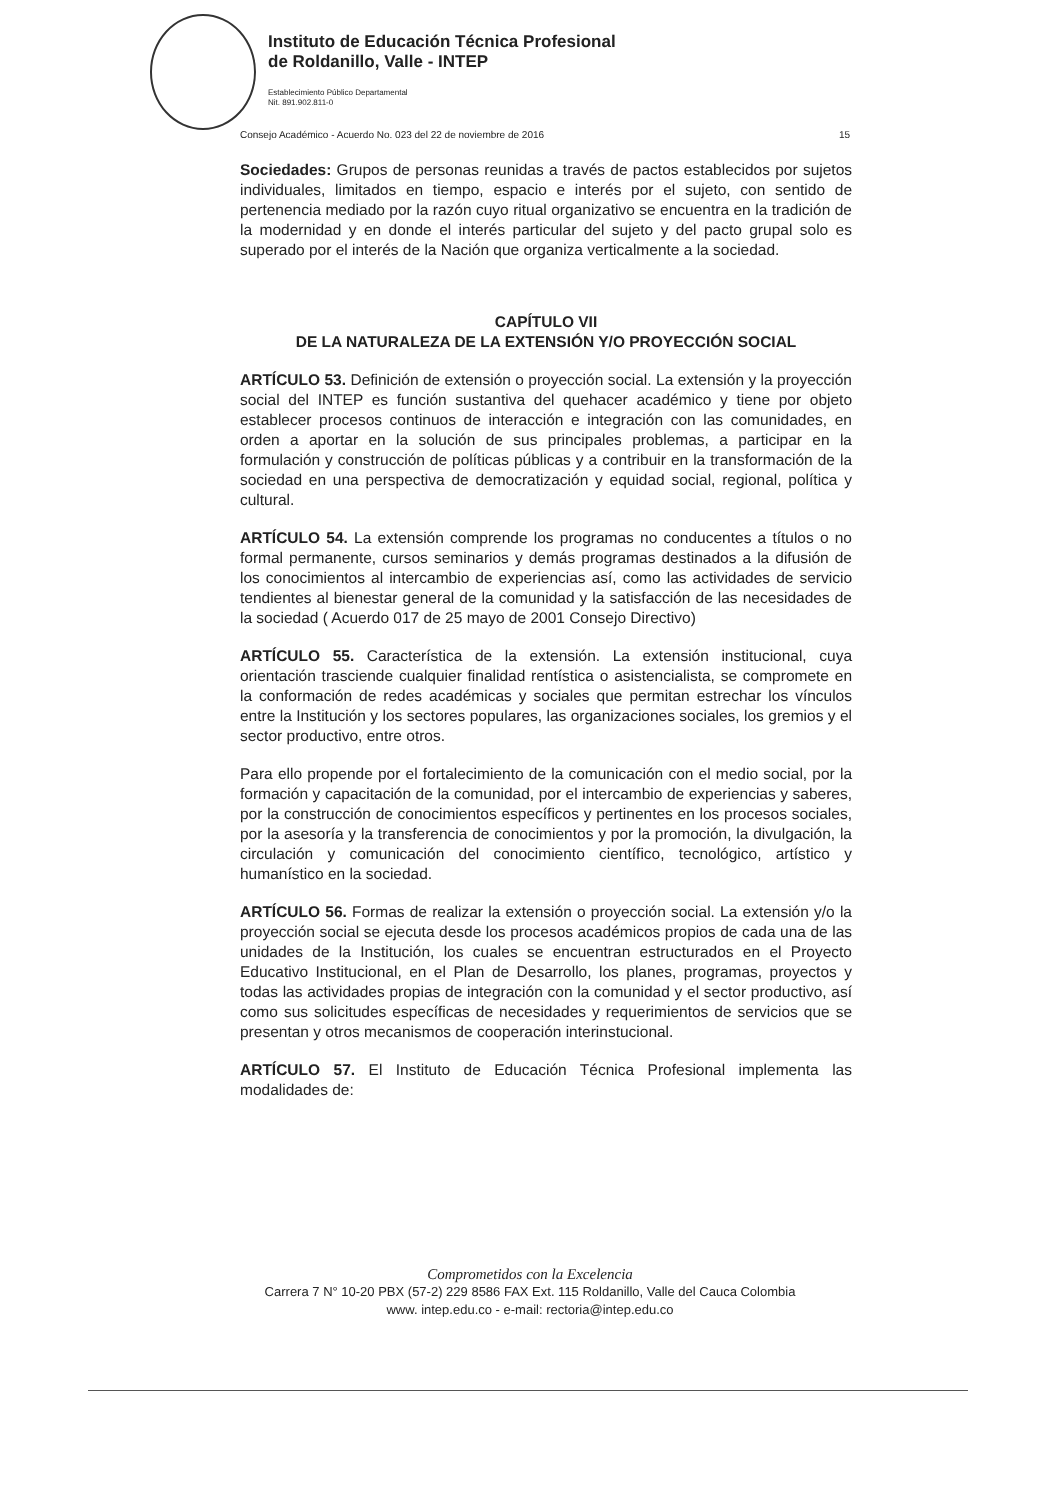Instituto de Educación Técnica Profesional
de Roldanillo, Valle - INTEP
Establecimiento Público Departamental
Nit. 891.902.811-0
Consejo Académico - Acuerdo No. 023 del 22 de noviembre de 2016 15
Sociedades: Grupos de personas reunidas a través de pactos establecidos por sujetos individuales, limitados en tiempo, espacio e interés por el sujeto, con sentido de pertenencia mediado por la razón cuyo ritual organizativo se encuentra en la tradición de la modernidad y en donde el interés particular del sujeto y del pacto grupal solo es superado por el interés de la Nación que organiza verticalmente a la sociedad.
CAPÍTULO VII
DE LA NATURALEZA DE LA EXTENSIÓN Y/O PROYECCIÓN SOCIAL
ARTÍCULO 53. Definición de extensión o proyección social. La extensión y la proyección social del INTEP es función sustantiva del quehacer académico y tiene por objeto establecer procesos continuos de interacción e integración con las comunidades, en orden a aportar en la solución de sus principales problemas, a participar en la formulación y construcción de políticas públicas y a contribuir en la transformación de la sociedad en una perspectiva de democratización y equidad social, regional, política y cultural.
ARTÍCULO 54. La extensión comprende los programas no conducentes a títulos o no formal permanente, cursos seminarios y demás programas destinados a la difusión de los conocimientos al intercambio de experiencias así, como las actividades de servicio tendientes al bienestar general de la comunidad y la satisfacción de las necesidades de la sociedad ( Acuerdo 017 de 25 mayo de 2001 Consejo Directivo)
ARTÍCULO 55. Característica de la extensión. La extensión institucional, cuya orientación trasciende cualquier finalidad rentística o asistencialista, se compromete en la conformación de redes académicas y sociales que permitan estrechar los vínculos entre la Institución y los sectores populares, las organizaciones sociales, los gremios y el sector productivo, entre otros.
Para ello propende por el fortalecimiento de la comunicación con el medio social, por la formación y capacitación de la comunidad, por el intercambio de experiencias y saberes, por la construcción de conocimientos específicos y pertinentes en los procesos sociales, por la asesoría y la transferencia de conocimientos y por la promoción, la divulgación, la circulación y comunicación del conocimiento científico, tecnológico, artístico y humanístico en la sociedad.
ARTÍCULO 56. Formas de realizar la extensión o proyección social. La extensión y/o la proyección social se ejecuta desde los procesos académicos propios de cada una de las unidades de la Institución, los cuales se encuentran estructurados en el Proyecto Educativo Institucional, en el Plan de Desarrollo, los planes, programas, proyectos y todas las actividades propias de integración con la comunidad y el sector productivo, así como sus solicitudes específicas de necesidades y requerimientos de servicios que se presentan y otros mecanismos de cooperación interinstucional.
ARTÍCULO 57. El Instituto de Educación Técnica Profesional implementa las modalidades de:
Comprometidos con la Excelencia
Carrera 7 N° 10-20 PBX (57-2) 229 8586 FAX Ext. 115 Roldanillo, Valle del Cauca Colombia
www. intep.edu.co - e-mail: rectoria@intep.edu.co